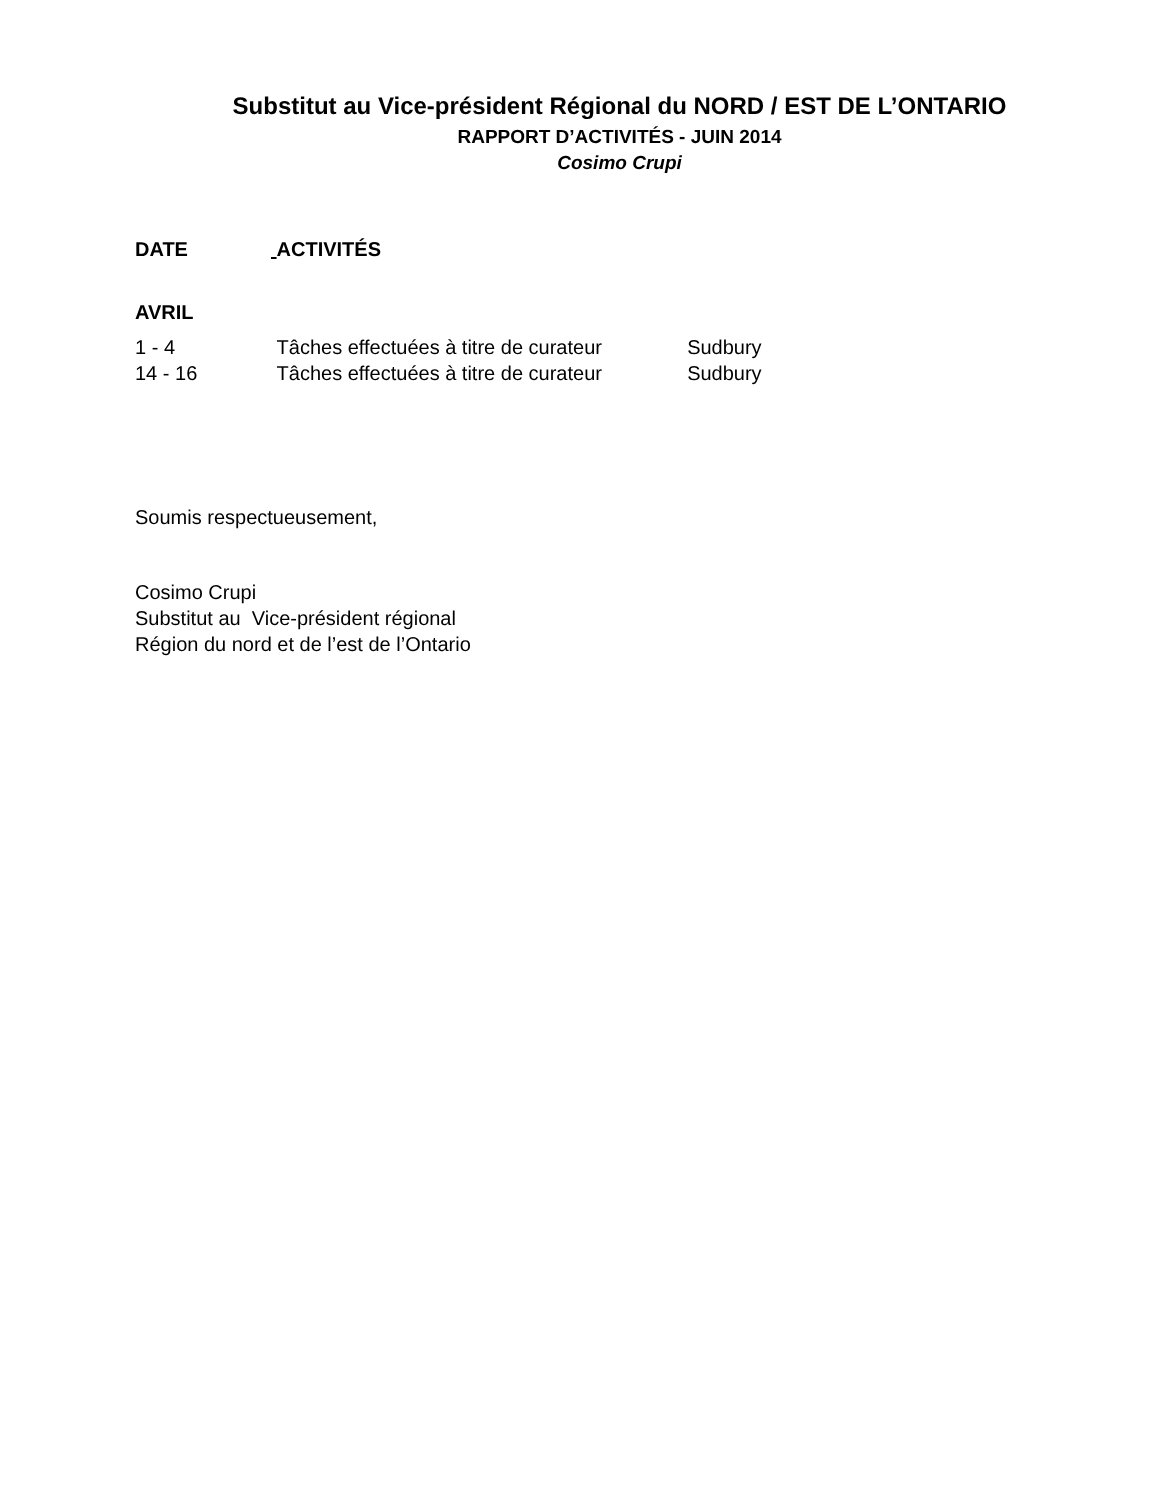Substitut au Vice-président Régional du NORD / EST DE L’ONTARIO
RAPPORT D’ACTIVITÉS - JUIN 2014
Cosimo Crupi
DATE ACTIVITÉS
AVRIL
1 - 4 Tâches effectuées à titre de curateur Sudbury
14 - 16 Tâches effectuées à titre de curateur Sudbury
Soumis respectueusement,
Cosimo Crupi
Substitut au Vice-président régional
Région du nord et de l’est de l’Ontario